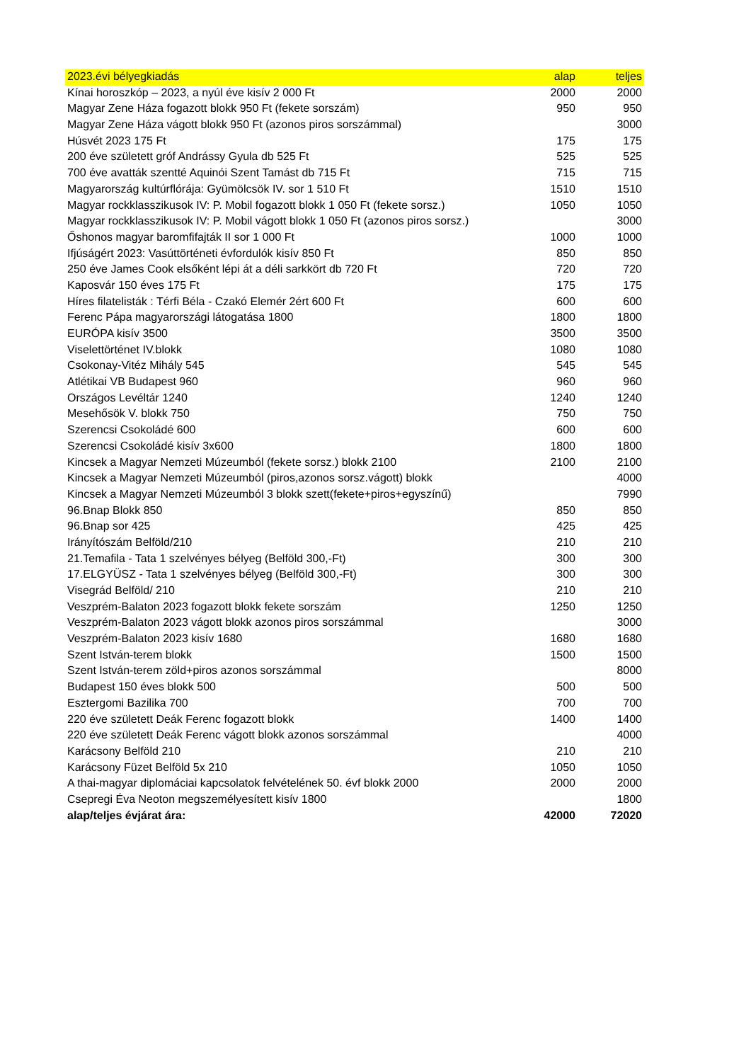| 2023.évi bélyegkiadás | alap | teljes |
| --- | --- | --- |
| Kínai horoszkóp – 2023, a nyúl éve kisív 2 000 Ft | 2000 | 2000 |
| Magyar Zene Háza fogazott blokk 950 Ft (fekete sorszám) | 950 | 950 |
| Magyar Zene Háza vágott blokk 950 Ft (azonos piros sorszámmal) | | 3000 |
| Húsvét 2023 175 Ft | 175 | 175 |
| 200 éve született gróf Andrássy Gyula db 525 Ft | 525 | 525 |
| 700 éve avatták szentté Aquinói Szent Tamást db 715 Ft | 715 | 715 |
| Magyarország kultúrflórája: Gyümölcsök IV. sor 1 510 Ft | 1510 | 1510 |
| Magyar rockklasszikusok IV: P. Mobil fogazott blokk 1 050 Ft (fekete sorsz.) | 1050 | 1050 |
| Magyar rockklasszikusok IV: P. Mobil vágott blokk 1 050 Ft (azonos piros sorsz.) | | 3000 |
| Őshonos magyar baromfifajták II sor 1 000 Ft | 1000 | 1000 |
| Ifjúságért 2023: Vasúttörténeti évfordulók kisív 850 Ft | 850 | 850 |
| 250 éve James Cook elsőként lépi át a déli sarkkört db 720 Ft | 720 | 720 |
| Kaposvár 150 éves 175 Ft | 175 | 175 |
| Híres filatelisták : Térfi Béla - Czakó Elemér 2ért 600 Ft | 600 | 600 |
| Ferenc Pápa magyarországi látogatása 1800 | 1800 | 1800 |
| EURÓPA kisív 3500 | 3500 | 3500 |
| Viselettörténet IV.blokk | 1080 | 1080 |
| Csokonay-Vitéz Mihály 545 | 545 | 545 |
| Atlétikai VB Budapest 960 | 960 | 960 |
| Országos Levéltár 1240 | 1240 | 1240 |
| Mesehősök V. blokk 750 | 750 | 750 |
| Szerencsi Csokoládé 600 | 600 | 600 |
| Szerencsi Csokoládé kisív 3x600 | 1800 | 1800 |
| Kincsek a Magyar Nemzeti Múzeumból (fekete sorsz.) blokk 2100 | 2100 | 2100 |
| Kincsek a Magyar Nemzeti Múzeumból (piros,azonos sorsz.vágott) blokk | | 4000 |
| Kincsek a Magyar Nemzeti Múzeumból 3 blokk szett(fekete+piros+egyszínű) | | 7990 |
| 96.Bnap Blokk 850 | 850 | 850 |
| 96.Bnap sor 425 | 425 | 425 |
| Irányítószám Belföld/210 | 210 | 210 |
| 21.Temafila - Tata 1 szelvényes bélyeg (Belföld 300,-Ft) | 300 | 300 |
| 17.ELGYÜSZ - Tata 1 szelvényes bélyeg (Belföld 300,-Ft) | 300 | 300 |
| Visegrád Belföld/ 210 | 210 | 210 |
| Veszprém-Balaton 2023 fogazott blokk fekete sorszám | 1250 | 1250 |
| Veszprém-Balaton 2023 vágott blokk azonos piros sorszámmal | | 3000 |
| Veszprém-Balaton 2023 kisív 1680 | 1680 | 1680 |
| Szent István-terem blokk | 1500 | 1500 |
| Szent István-terem zöld+piros azonos sorszámmal | | 8000 |
| Budapest 150 éves blokk 500 | 500 | 500 |
| Esztergomi Bazilika 700 | 700 | 700 |
| 220 éve született Deák Ferenc fogazott blokk | 1400 | 1400 |
| 220 éve született Deák Ferenc vágott blokk azonos sorszámmal | | 4000 |
| Karácsony Belföld 210 | 210 | 210 |
| Karácsony Füzet Belföld 5x 210 | 1050 | 1050 |
| A thai-magyar diplomáciai kapcsolatok felvételének 50. évf blokk 2000 | 2000 | 2000 |
| Csepregi Éva Neoton megszemélyesített kisív 1800 | | 1800 |
| alap/teljes évjárat ára: | 42000 | 72020 |